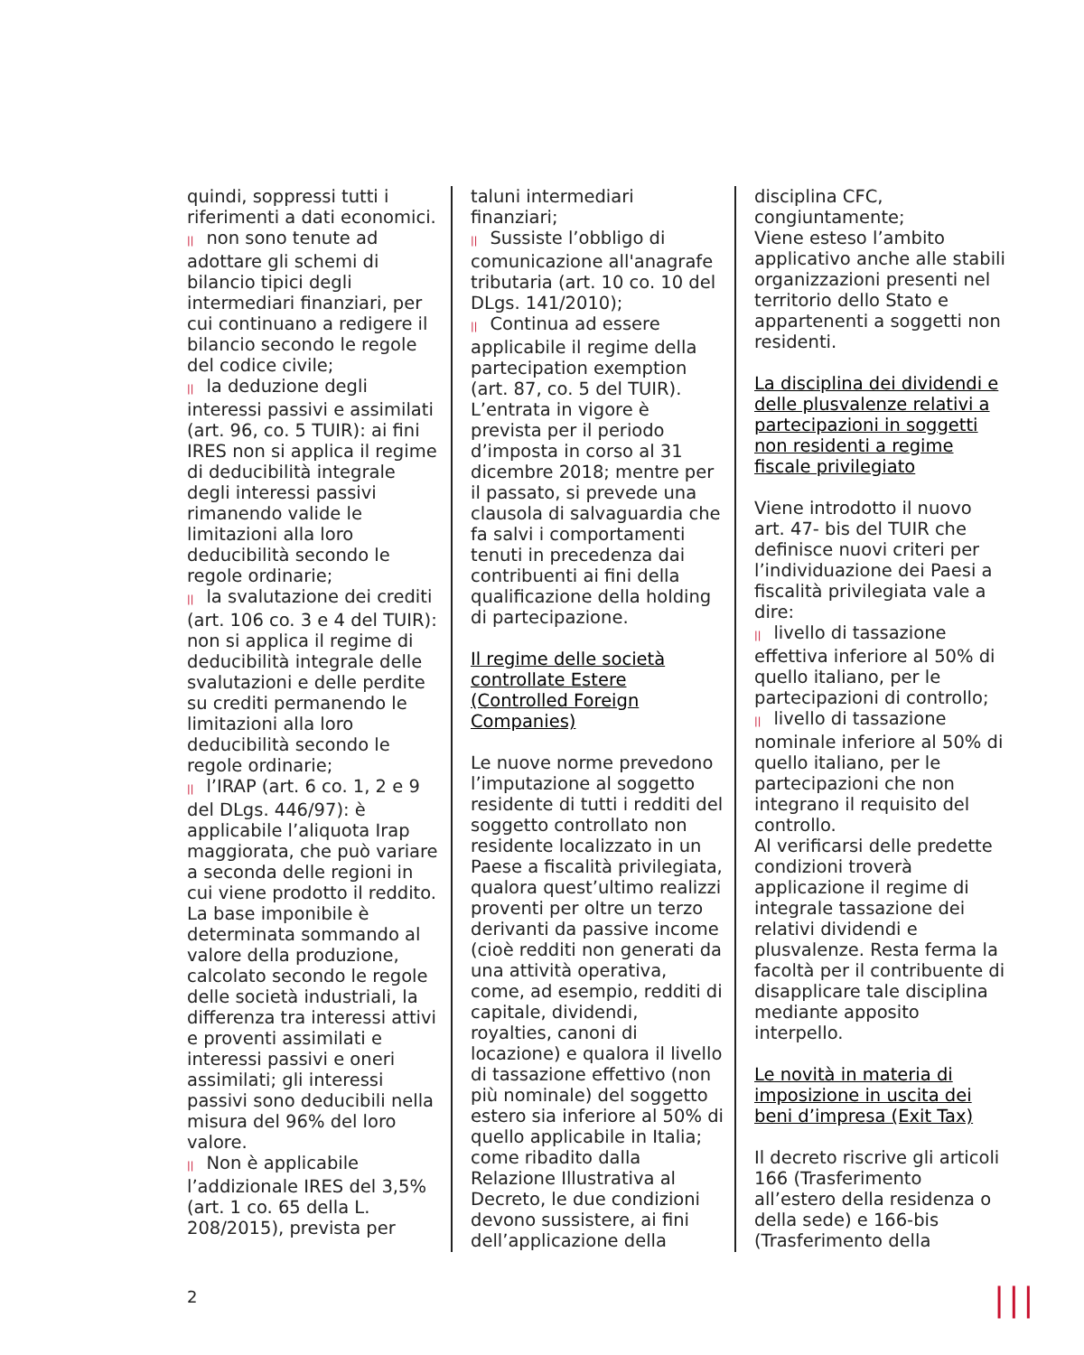quindi, soppressi tutti i riferimenti a dati economici.
|| non sono tenute ad adottare gli schemi di bilancio tipici degli intermediari finanziari, per cui continuano a redigere il bilancio secondo le regole del codice civile;
|| la deduzione degli interessi passivi e assimilati (art. 96, co. 5 TUIR): ai fini IRES non si applica il regime di deducibilità integrale degli interessi passivi rimanendo valide le limitazioni alla loro deducibilità secondo le regole ordinarie;
|| la svalutazione dei crediti (art. 106 co. 3 e 4 del TUIR): non si applica il regime di deducibilità integrale delle svalutazioni e delle perdite su crediti permanendo le limitazioni alla loro deducibilità secondo le regole ordinarie;
|| l’IRAP (art. 6 co. 1, 2 e 9 del DLgs. 446/97): è applicabile l’aliquota Irap maggiorata, che può variare a seconda delle regioni in cui viene prodotto il reddito. La base imponibile è determinata sommando al valore della produzione, calcolato secondo le regole delle società industriali, la differenza tra interessi attivi e proventi assimilati e interessi passivi e oneri assimilati; gli interessi passivi sono deducibili nella misura del 96% del loro valore.
|| Non è applicabile l’addizionale IRES del 3,5% (art. 1 co. 65 della L. 208/2015), prevista per
taluni intermediari finanziari;
|| Sussiste l’obbligo di comunicazione all'anagrafe tributaria (art. 10 co. 10 del DLgs. 141/2010);
|| Continua ad essere applicabile il regime della partecipation exemption (art. 87, co. 5 del TUIR).
L’entrata in vigore è prevista per il periodo d’imposta in corso al 31 dicembre 2018; mentre per il passato, si prevede una clausola di salvaguardia che fa salvi i comportamenti tenuti in precedenza dai contribuenti ai fini della qualificazione della holding di partecipazione.
Il regime delle società controllate Estere (Controlled Foreign Companies)
Le nuove norme prevedono l’imputazione al soggetto residente di tutti i redditi del soggetto controllato non residente localizzato in un Paese a fiscalità privilegiata, qualora quest’ultimo realizzi proventi per oltre un terzo derivanti da passive income (cioè redditi non generati da una attività operativa, come, ad esempio, redditi di capitale, dividendi, royalties, canoni di locazione) e qualora il livello di tassazione effettivo (non più nominale) del soggetto estero sia inferiore al 50% di quello applicabile in Italia; come ribadito dalla Relazione Illustrativa al Decreto, le due condizioni devono sussistere, ai fini dell’applicazione della
disciplina CFC, congiuntamente;
Viene esteso l’ambito applicativo anche alle stabili organizzazioni presenti nel territorio dello Stato e appartenenti a soggetti non residenti.
La disciplina dei dividendi e delle plusvalenze relativi a partecipazioni in soggetti non residenti a regime fiscale privilegiato
Viene introdotto il nuovo art. 47- bis del TUIR che definisce nuovi criteri per l’individuazione dei Paesi a fiscalità privilegiata vale a dire:
|| livello di tassazione effettiva inferiore al 50% di quello italiano, per le partecipazioni di controllo;
|| livello di tassazione nominale inferiore al 50% di quello italiano, per le partecipazioni che non integrano il requisito del controllo.
Al verificarsi delle predette condizioni troverà applicazione il regime di integrale tassazione dei relativi dividendi e plusvalenze. Resta ferma la facoltà per il contribuente di disapplicare tale disciplina mediante apposito interpello.
Le novità in materia di imposizione in uscita dei beni d’impresa (Exit Tax)
Il decreto riscrive gli articoli 166 (Trasferimento all’estero della residenza o della sede) e 166-bis (Trasferimento della
2 |||